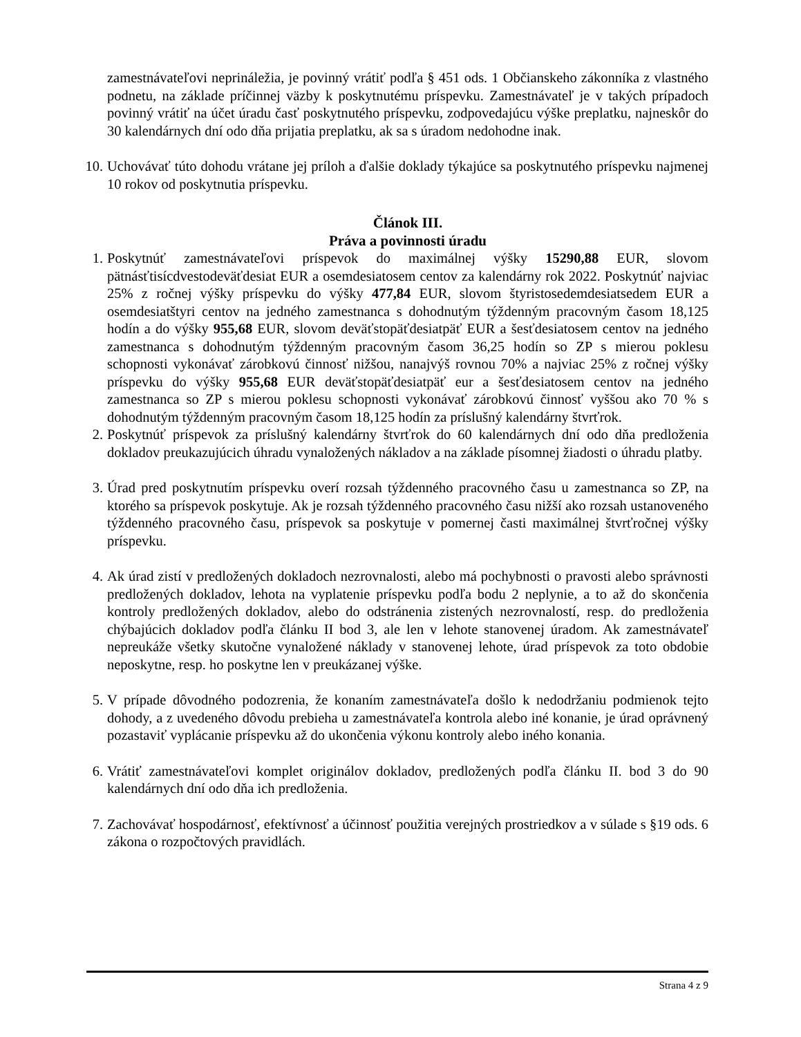zamestnávateľovi neprináležia, je povinný vrátiť podľa § 451 ods. 1 Občianskeho zákonníka z vlastného podnetu, na základe príčinnej väzby k poskytnutému príspevku. Zamestnávateľ je v takých prípadoch povinný vrátiť na účet úradu časť poskytnutého príspevku, zodpovedajúcu výške preplatku, najneskôr do 30 kalendárnych dní odo dňa prijatia preplatku, ak sa s úradom nedohodne inak.
10.
Uchovávať túto dohodu vrátane jej príloh a ďalšie doklady týkajúce sa poskytnutého príspevku najmenej 10 rokov od poskytnutia príspevku.
Článok III.
Práva a povinnosti úradu
1.
Poskytnúť zamestnávateľovi príspevok do maximálnej výšky 15290,88 EUR, slovom pätnásťtisícdvestodeväťdesiat EUR a osemdesiatosem centov za kalendárny rok 2022. Poskytnúť najviac 25% z ročnej výšky príspevku do výšky 477,84 EUR, slovom štyristosedemdesiatsedem EUR a osemdesiatštyri centov na jedného zamestnanca s dohodnutým týždenným pracovným časom 18,125 hodín a do výšky 955,68 EUR, slovom deväťstopäťdesiatpäť EUR a šesťdesiatosem centov na jedného zamestnanca s dohodnutým týždenným pracovným časom 36,25 hodín so ZP s mierou poklesu schopnosti vykonávať zárobkovú činnosť nižšou, nanajvýš rovnou 70% a najviac 25% z ročnej výšky príspevku do výšky 955,68 EUR deväťstopäťdesiatpäť eur a šesťdesiatosem centov na jedného zamestnanca so ZP s mierou poklesu schopnosti vykonávať zárobkovú činnosť vyššou ako 70 % s dohodnutým týždenným pracovným časom 18,125 hodín za príslušný kalendárny štvrťrok.
2.
Poskytnúť príspevok za príslušný kalendárny štvrťrok do 60 kalendárnych dní odo dňa predloženia dokladov preukazujúcich úhradu vynaložených nákladov a na základe písomnej žiadosti o úhradu platby.
3.
Úrad pred poskytnutím príspevku overí rozsah týždenného pracovného času u zamestnanca so ZP, na ktorého sa príspevok poskytuje. Ak je rozsah týždenného pracovného času nižší ako rozsah ustanoveného týždenného pracovného času, príspevok sa poskytuje v pomernej časti maximálnej štvrťročnej výšky príspevku.
4.
Ak úrad zistí v predložených dokladoch nezrovnalosti, alebo má pochybnosti o pravosti alebo správnosti predložených dokladov, lehota na vyplatenie príspevku podľa bodu 2 neplynie, a to až do skončenia kontroly predložených dokladov, alebo do odstránenia zistených nezrovnalostí, resp. do predloženia chýbajúcich dokladov podľa článku II bod 3, ale len v lehote stanovenej úradom. Ak zamestnávateľ nepreukáže všetky skutočne vynaložené náklady v stanovenej lehote, úrad príspevok za toto obdobie neposkytne, resp. ho poskytne len v preukázanej výške.
5.
V prípade dôvodného podozrenia, že konaním zamestnávateľa došlo k nedodržaniu podmienok tejto dohody, a z uvedeného dôvodu prebieha u zamestnávateľa kontrola alebo iné konanie, je úrad oprávnený pozastaviť vyplácanie príspevku až do ukončenia výkonu kontroly alebo iného konania.
6.
Vrátiť zamestnávateľovi komplet originálov dokladov, predložených podľa článku II. bod 3 do 90 kalendárnych dní odo dňa ich predloženia.
7.
Zachovávať hospodárnosť, efektívnosť a účinnosť použitia verejných prostriedkov a v súlade s §19 ods. 6 zákona o rozpočtových pravidlách.
Strana 4 z 9